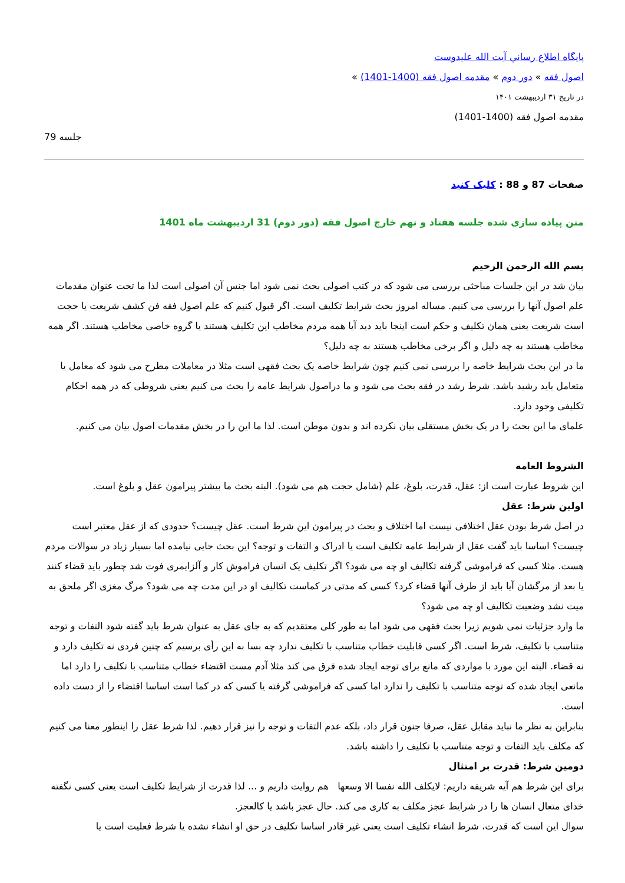پايگاه اطلاع رساني آيت الله عليدوست
اصول فقه » دور دوم » مقدمه اصول فقه (1400-1401) »
در تاریخ ۳۱ اردیبهشت ۱۴۰۱
مقدمه اصول فقه (1400-1401)
جلسه 79
صفحات 87 و 88 : کلیک کنید
متن پیاده سازی شده جلسه هفتاد و نهم خارج اصول فقه (دور دوم) 31 اردیبهشت ماه 1401
بسم الله الرحمن الرحیم
بیان شد در این جلسات مباحثی بررسی می شود که در کتب اصولی بحث نمی شود اما جنس آن اصولی است لذا ما تحت عنوان مقدمات علم اصول آنها را بررسی می کنیم. مساله امروز بحث شرایط تکلیف است. اگر قبول کنیم که علم اصول فقه فن کشف شریعت یا حجت است شریعت یعنی همان تکلیف و حکم است اینجا باید دید آیا همه مردم مخاطب این تکلیف هستند یا گروه خاصی مخاطب هستند. اگر همه مخاطب هستند به چه دلیل و اگر برخی مخاطب هستند به چه دلیل؟
ما در این بحث شرایط خاصه را بررسی نمی کنیم چون شرایط خاصه یک بحث فقهی است مثلا در معاملات مطرح می شود که معامل یا متعامل باید رشید باشد. شرط رشد در فقه بحث می شود و ما دراصول شرایط عامه را بحث می کنیم یعنی شروطی که در همه احکام تکلیفی وجود دارد.
علمای ما این بحث را در یک بخش مستقلی بیان نکرده اند و بدون موطن است. لذا ما این را در بخش مقدمات اصول بیان می کنیم.
الشروط العامه
این شروط عبارت است از: عقل، قدرت، بلوغ، علم (شامل حجت هم می شود). البته بحث ما بیشتر پیرامون عقل و بلوغ است.
اولین شرط: عقل
در اصل شرط بودن عقل اختلافی نیست اما اختلاف و بحث در پیرامون این شرط است. عقل چیست؟ حدودی که از عقل معتبر است چیست؟ اساسا باید گفت عقل از شرایط عامه تکلیف است یا ادراک و التفات و توجه؟ این بحث جایی نیامده اما بسیار زیاد در سوالات مردم هست. مثلا کسی که فراموشی گرفته تکالیف او چه می شود؟ اگر تکلیف یک انسان فراموش کار و آلزایمری فوت شد چطور باید قضاء کنند یا بعد از مرگشان آیا باید از طرف آنها قضاء کرد؟ کسی که مدتی در کماست تکالیف او در این مدت چه می شود؟ مرگ مغزی اگر ملحق به میت نشد وضعیت تکالیف او چه می شود؟
ما وارد جزئیات نمی شویم زیرا بحث فقهی می شود اما به طور کلی معتقدیم که به جای عقل به عنوان شرط باید گفته شود التفات و توجه متناسب با تکلیف، شرط است. اگر کسی قابلیت خطاب متناسب با تکلیف ندارد چه بسا به این رأی برسیم که چنین فردی نه تکلیف دارد و نه قضاء. البته این مورد با مواردی که مانع برای توجه ایجاد شده فرق می کند مثلا آدم مست اقتضاء خطاب متناسب با تکلیف را دارد اما مانعی ایجاد شده که توجه متناسب با تکلیف را ندارد اما کسی که فراموشی گرفته یا کسی که در کما است اساسا اقتضاء را از دست داده است.
بنابراین به نظر ما نباید مقابل عقل، صرفا جنون قرار داد، بلکه عدم التفات و توجه را نیز قرار دهیم. لذا شرط عقل را اینطور معنا می کنیم که مکلف باید التفات و توجه متناسب با تکلیف را داشته باشد.
دومین شرط: قدرت بر امتثال
برای این شرط هم آیه شریفه داریم: لایکلف الله نفسا الا وسعها هم روایت داریم و ... لذا قدرت از شرایط تکلیف است یعنی کسی نگفته خدای متعال انسان ها را در شرایط عجز مکلف به کاری می کند. حال عجز باشد یا کالعجز.
سوال این است که قدرت، شرط انشاء تکلیف است یعنی غیر قادر اساسا تکلیف در حق او انشاء نشده یا شرط فعلیت است یا